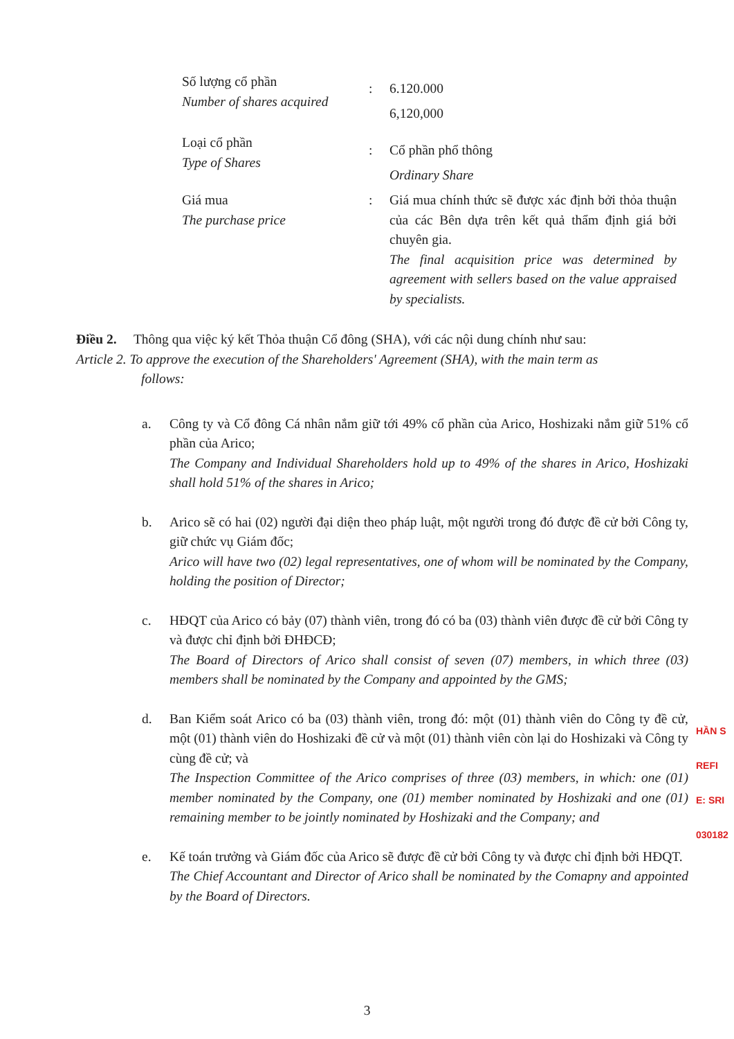| Số lượng cổ phần Number of shares acquired | : | 6.120.000 6,120,000 |
| Loại cổ phần Type of Shares | : | Cổ phần phổ thông Ordinary Share |
| Giá mua The purchase price | : | Giá mua chính thức sẽ được xác định bởi thỏa thuận của các Bên dựa trên kết quả thẩm định giá bởi chuyên gia. The final acquisition price was determined by agreement with sellers based on the value appraised by specialists. |
Điều 2. Thông qua việc ký kết Thỏa thuận Cổ đông (SHA), với các nội dung chính như sau:
Article 2. To approve the execution of the Shareholders' Agreement (SHA), with the main term as
follows:
a. Công ty và Cổ đông Cá nhân nắm giữ tới 49% cổ phần của Arico, Hoshizaki nắm giữ 51% cổ phần của Arico;
The Company and Individual Shareholders hold up to 49% of the shares in Arico, Hoshizaki shall hold 51% of the shares in Arico;
b. Arico sẽ có hai (02) người đại diện theo pháp luật, một người trong đó được đề cử bởi Công ty, giữ chức vụ Giám đốc;
Arico will have two (02) legal representatives, one of whom will be nominated by the Company, holding the position of Director;
c. HĐQT của Arico có bảy (07) thành viên, trong đó có ba (03) thành viên được đề cử bởi Công ty và được chỉ định bởi ĐHĐCĐ;
The Board of Directors of Arico shall consist of seven (07) members, in which three (03) members shall be nominated by the Company and appointed by the GMS;
d. Ban Kiểm soát Arico có ba (03) thành viên, trong đó: một (01) thành viên do Công ty đề cử, một (01) thành viên do Hoshizaki đề cử và một (01) thành viên còn lại do Hoshizaki và Công ty cùng đề cử; và
The Inspection Committee of the Arico comprises of three (03) members, in which: one (01) member nominated by the Company, one (01) member nominated by Hoshizaki and one (01) remaining member to be jointly nominated by Hoshizaki and the Company; and
e. Kế toán trưởng và Giám đốc của Arico sẽ được đề cử bởi Công ty và được chỉ định bởi HĐQT.
The Chief Accountant and Director of Arico shall be nominated by the Comapny and appointed by the Board of Directors.
HẦN S
REFI
E: SRI
030182
3